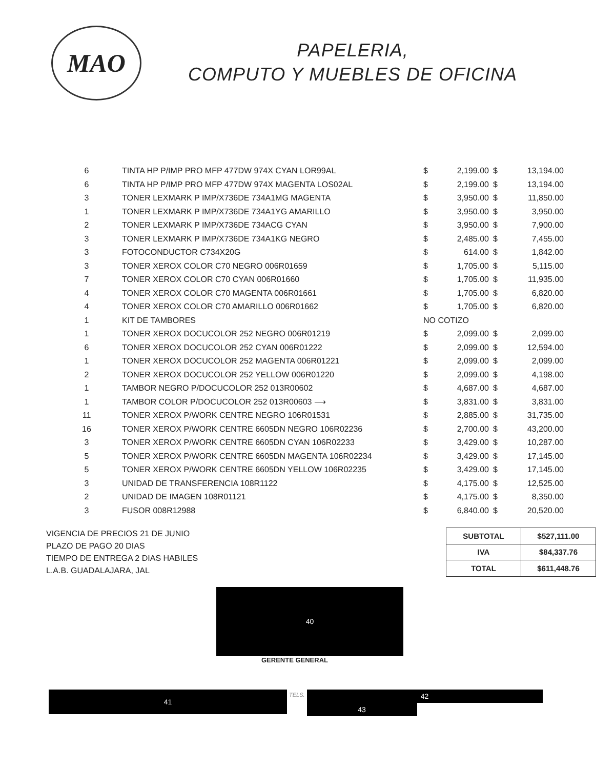MAO
PAPELERIA,
COMPUTO Y MUEBLES DE OFICINA
| 6 | TINTA HP P/IMP PRO MFP 477DW 974X CYAN LOR99AL | $ | 2,199.00 | $ | 13,194.00 |
| 6 | TINTA HP P/IMP PRO MFP 477DW 974X MAGENTA LOS02AL | $ | 2,199.00 | $ | 13,194.00 |
| 3 | TONER LEXMARK P IMP/X736DE 734A1MG MAGENTA | $ | 3,950.00 | $ | 11,850.00 |
| 1 | TONER LEXMARK P IMP/X736DE 734A1YG AMARILLO | $ | 3,950.00 | $ | 3,950.00 |
| 2 | TONER LEXMARK P IMP/X736DE 734ACG CYAN | $ | 3,950.00 | $ | 7,900.00 |
| 3 | TONER LEXMARK P IMP/X736DE 734A1KG NEGRO | $ | 2,485.00 | $ | 7,455.00 |
| 3 | FOTOCONDUCTOR C734X20G | $ | 614.00 | $ | 1,842.00 |
| 3 | TONER XEROX COLOR C70 NEGRO 006R01659 | $ | 1,705.00 | $ | 5,115.00 |
| 7 | TONER XEROX COLOR C70 CYAN 006R01660 | $ | 1,705.00 | $ | 11,935.00 |
| 4 | TONER XEROX COLOR C70 MAGENTA 006R01661 | $ | 1,705.00 | $ | 6,820.00 |
| 4 | TONER XEROX COLOR C70 AMARILLO 006R01662 | $ | 1,705.00 | $ | 6,820.00 |
| 1 | KIT DE TAMBORES | NO COTIZO | | | |
| 1 | TONER XEROX DOCUCOLOR 252 NEGRO 006R01219 | $ | 2,099.00 | $ | 2,099.00 |
| 6 | TONER XEROX DOCUCOLOR 252 CYAN 006R01222 | $ | 2,099.00 | $ | 12,594.00 |
| 1 | TONER XEROX DOCUCOLOR 252 MAGENTA 006R01221 | $ | 2,099.00 | $ | 2,099.00 |
| 2 | TONER XEROX DOCUCOLOR 252 YELLOW 006R01220 | $ | 2,099.00 | $ | 4,198.00 |
| 1 | TAMBOR NEGRO P/DOCUCOLOR 252 013R00602 | $ | 4,687.00 | $ | 4,687.00 |
| 1 | TAMBOR COLOR P/DOCUCOLOR 252 013R00603 ⟶ | $ | 3,831.00 | $ | 3,831.00 |
| 11 | TONER XEROX P/WORK CENTRE NEGRO 106R01531 | $ | 2,885.00 | $ | 31,735.00 |
| 16 | TONER XEROX P/WORK CENTRE 6605DN NEGRO 106R02236 | $ | 2,700.00 | $ | 43,200.00 |
| 3 | TONER XEROX P/WORK CENTRE 6605DN CYAN 106R02233 | $ | 3,429.00 | $ | 10,287.00 |
| 5 | TONER XEROX P/WORK CENTRE 6605DN MAGENTA 106R02234 | $ | 3,429.00 | $ | 17,145.00 |
| 5 | TONER XEROX P/WORK CENTRE 6605DN YELLOW 106R02235 | $ | 3,429.00 | $ | 17,145.00 |
| 3 | UNIDAD DE TRANSFERENCIA 108R1122 | $ | 4,175.00 | $ | 12,525.00 |
| 2 | UNIDAD DE IMAGEN 108R01121 | $ | 4,175.00 | $ | 8,350.00 |
| 3 | FUSOR 008R12988 | $ | 6,840.00 | $ | 20,520.00 |
VIGENCIA DE PRECIOS 21 DE JUNIO
PLAZO DE PAGO 20 DIAS
TIEMPO DE ENTREGA 2 DIAS HABILES
L.A.B. GUADALAJARA, JAL
| SUBTOTAL | $527,111.00 |
| IVA | $84,337.76 |
| TOTAL | $611,448.76 |
40
GERENTE GENERAL
41
TELS.
42
43